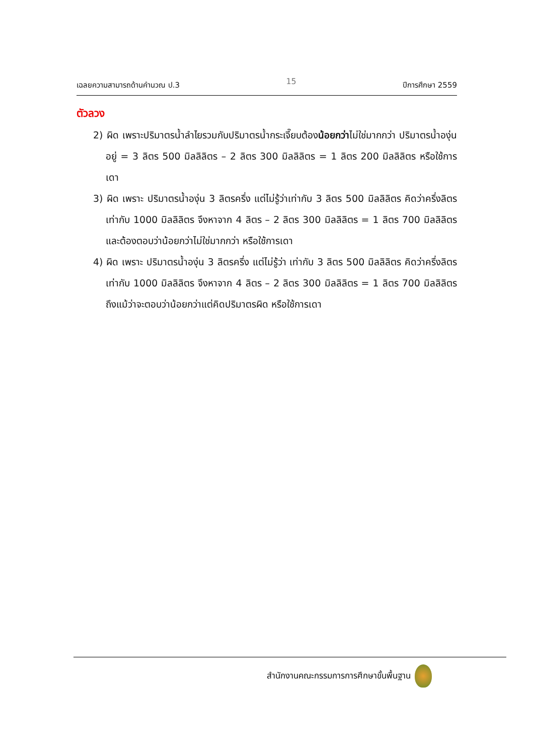เฉลยความสามารถด้านคำนวณ ป.3 15 ปีการศึกษา 2559
ตัวลวง
2) ผิด เพราะปริมาตรน้ำลำไยรวมกับปริมาตรน้ำกระเจี๊ยบต้องน้อยกว่าไม่ใช่มากกว่า ปริมาตรน้ำองุ่นอยู่ = 3 ลิตร 500 มิลลิลิตร – 2 ลิตร 300 มิลลิลิตร = 1 ลิตร 200 มิลลิลิตร หรือใช้การเดา
3) ผิด เพราะ ปริมาตรน้ำองุ่น 3 ลิตรครึ่ง แต่ไม่รู้ว่าเท่ากับ 3 ลิตร 500 มิลลิลิตร คิดว่าครึ่งลิตร เท่ากับ 1000 มิลลิลิตร จึงหาจาก 4 ลิตร – 2 ลิตร 300 มิลลิลิตร = 1 ลิตร 700 มิลลิลิตร และต้องตอบว่าน้อยกว่าไม่ใช่มากกว่า หรือใช้การเดา
4) ผิด เพราะ ปริมาตรน้ำองุ่น 3 ลิตรครึ่ง แต่ไม่รู้ว่า เท่ากับ 3 ลิตร 500 มิลลิลิตร คิดว่าครึ่งลิตรเท่ากับ 1000 มิลลิลิตร จึงหาจาก 4 ลิตร – 2 ลิตร 300 มิลลิลิตร = 1 ลิตร 700 มิลลิลิตร ถึงแม้ว่าจะตอบว่าน้อยกว่าแต่คิดปริมาตรผิด หรือใช้การเดา
สำนักงานคณะกรรมการการศึกษาขั้นพื้นฐาน